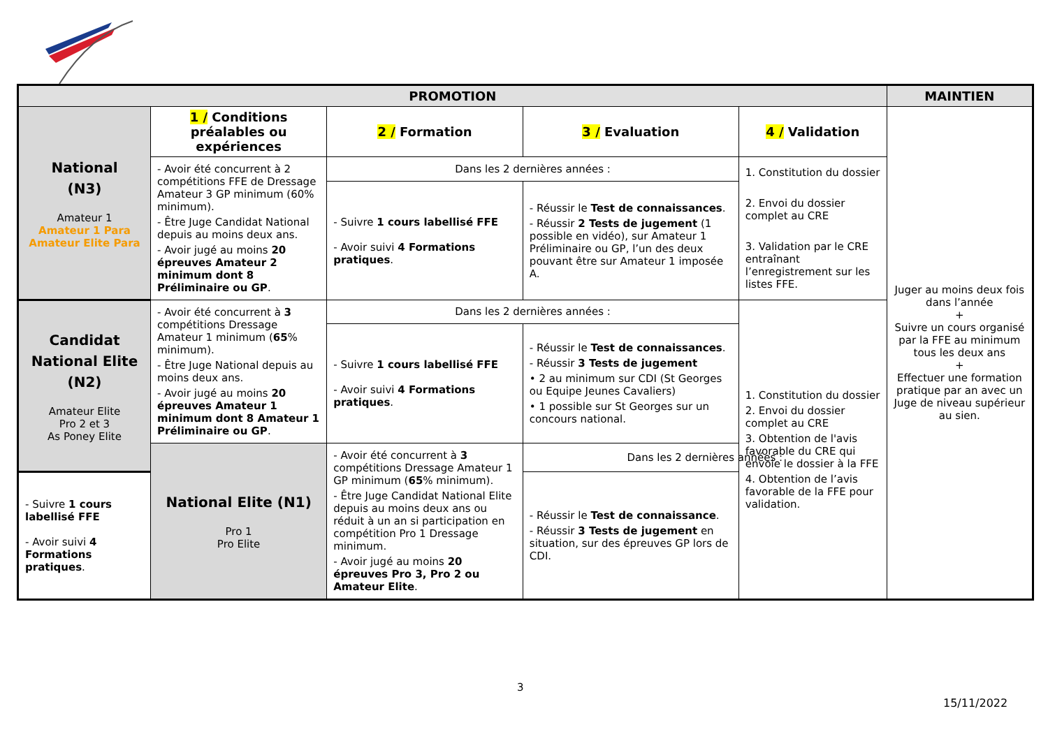| PROMOTION | | | | | MAINTIEN |
| --- | --- | --- | --- | --- | --- |
| National (N3) Amateur 1 Amateur 1 Para Amateur Elite Para | 1 / Conditions préalables ou expériences | 2 / Formation | 3 / Evaluation | 4 / Validation | Juger au moins deux fois dans l’année + Suivre un cours organisé par la FFE au minimum tous les deux ans + Effectuer une formation pratique par an avec un Juge de niveau supérieur au sien. |
| | - Avoir été concurrent à 2 compétitions FFE de Dressage Amateur 3 GP minimum (60% minimum). - Être Juge Candidat National depuis au moins deux ans. - Avoir jugé au moins 20 épreuves Amateur 2 minimum dont 8 Préliminaire ou GP . | Dans les 2 dernières années : | | 1. Constitution du dossier 2. Envoi du dossier complet au CRE 3. Validation par le CRE entraînant l’enregistrement sur les listes FFE. | |
| | | - Suivre 1 cours labellisé FFE - Avoir suivi 4 Formations pratiques . | - Réussir le Test de connaissances . - Réussir 2 Tests de jugement (1 possible en vidéo), sur Amateur 1 Préliminaire ou GP, l’un des deux pouvant être sur Amateur 1 imposée A. | | |
| Candidat National Elite (N2) Amateur Elite Pro 2 et 3 As Poney Elite | - Avoir été concurrent à 3 compétitions Dressage Amateur 1 minimum ( 65 % minimum). - Être Juge National depuis au moins deux ans. - Avoir jugé au moins 20 épreuves Amateur 1 minimum dont 8 Amateur 1 Préliminaire ou GP . | Dans les 2 dernières années : | | 1. Constitution du dossier 2. Envoi du dossier complet au CRE 3. Obtention de l'avis favorable du CRE qui envoie le dossier à la FFE 4. Obtention de l’avis favorable de la FFE pour validation. | |
| | | - Suivre 1 cours labellisé FFE - Avoir suivi 4 Formations pratiques . | - Réussir le Test de connaissances . - Réussir 3 Tests de jugement • 2 au minimum sur CDI (St Georges ou Equipe Jeunes Cavaliers) • 1 possible sur St Georges sur un concours national. | | |
| | National Elite (N1) Pro 1 Pro Elite | - Avoir été concurrent à 3 compétitions Dressage Amateur 1 GP minimum ( 65 % minimum). - Être Juge Candidat National Elite depuis au moins deux ans ou réduit à un an si participation en compétition Pro 1 Dressage minimum. - Avoir jugé au moins 20 épreuves Pro 3, Pro 2 ou Amateur Elite . | Dans les 2 dernières années : | | |
| - Suivre 1 cours labellisé FFE - Avoir suivi 4 Formations pratiques . | | | - Réussir le Test de connaissance . - Réussir 3 Tests de jugement en situation, sur des épreuves GP lors de CDI. | | |
3
15/11/2022